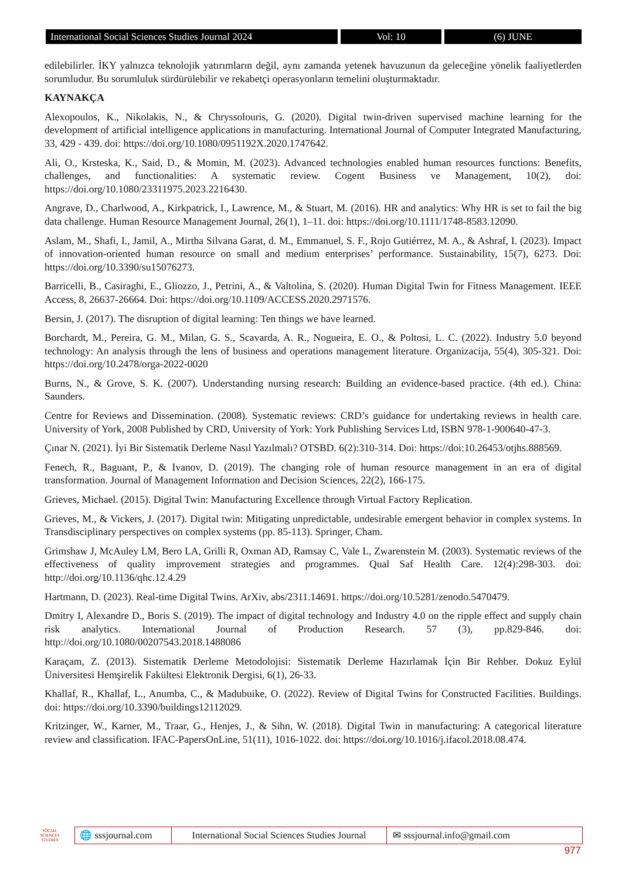International Social Sciences Studies Journal 2024
Vol: 10 (6) JUNE
edilebilirler. İKY yalnızca teknolojik yatırımların değil, aynı zamanda yetenek havuzunun da geleceğine yönelik faaliyetlerden sorumludur. Bu sorumluluk sürdürülebilir ve rekabetçi operasyonların temelini oluşturmaktadır.
KAYNAKÇA
Alexopoulos, K., Nikolakis, N., & Chryssolouris, G. (2020). Digital twin-driven supervised machine learning for the development of artificial intelligence applications in manufacturing. International Journal of Computer Integrated Manufacturing, 33, 429 - 439. doi: https://doi.org/10.1080/0951192X.2020.1747642.
Ali, O., Krsteska, K., Said, D., & Momin, M. (2023). Advanced technologies enabled human resources functions: Benefits, challenges, and functionalities: A systematic review. Cogent Business ve Management, 10(2), doi: https://doi.org/10.1080/23311975.2023.2216430.
Angrave, D., Charlwood, A., Kirkpatrick, I., Lawrence, M., & Stuart, M. (2016). HR and analytics: Why HR is set to fail the big data challenge. Human Resource Management Journal, 26(1), 1–11. doi: https://doi.org/10.1111/1748-8583.12090.
Aslam, M., Shafi, I., Jamil, A., Mirtha Silvana Garat, d. M., Emmanuel, S. F., Rojo Gutiérrez, M. A., & Ashraf, I. (2023). Impact of innovation-oriented human resource on small and medium enterprises’ performance. Sustainability, 15(7), 6273. Doi: https://doi.org/10.3390/su15076273.
Barricelli, B., Casiraghi, E., Gliozzo, J., Petrini, A., & Valtolina, S. (2020). Human Digital Twin for Fitness Management. IEEE Access, 8, 26637-26664. Doi: https://doi.org/10.1109/ACCESS.2020.2971576.
Bersin, J. (2017). The disruption of digital learning: Ten things we have learned.
Borchardt, M., Pereira, G. M., Milan, G. S., Scavarda, A. R., Nogueira, E. O., & Poltosi, L. C. (2022). Industry 5.0 beyond technology: An analysis through the lens of business and operations management literature. Organizacija, 55(4), 305-321. Doi: https://doi.org/10.2478/orga-2022-0020
Burns, N., & Grove, S. K. (2007). Understanding nursing research: Building an evidence-based practice. (4th ed.). China: Saunders.
Centre for Reviews and Dissemination. (2008). Systematic reviews: CRD’s guidance for undertaking reviews in health care. University of York, 2008 Published by CRD, University of York: York Publishing Services Ltd, ISBN 978-1-900640-47-3.
Çınar N. (2021). İyi Bir Sistematik Derleme Nasıl Yazılmalı? OTSBD. 6(2):310-314. Doi: https://doi:10.26453/otjhs.888569.
Fenech, R., Baguant, P., & Ivanov, D. (2019). The changing role of human resource management in an era of digital transformation. Journal of Management Information and Decision Sciences, 22(2), 166-175.
Grieves, Michael. (2015). Digital Twin: Manufacturing Excellence through Virtual Factory Replication.
Grieves, M., & Vickers, J. (2017). Digital twin: Mitigating unpredictable, undesirable emergent behavior in complex systems. In Transdisciplinary perspectives on complex systems (pp. 85-113). Springer, Cham.
Grimshaw J, McAuley LM, Bero LA, Grilli R, Oxman AD, Ramsay C, Vale L, Zwarenstein M. (2003). Systematic reviews of the effectiveness of quality improvement strategies and programmes. Qual Saf Health Care. 12(4):298-303. doi: http://doi.org/10.1136/qhc.12.4.29
Hartmann, D. (2023). Real-time Digital Twins. ArXiv, abs/2311.14691. https://doi.org/10.5281/zenodo.5470479.
Dmitry I, Alexandre D., Boris S. (2019). The impact of digital technology and Industry 4.0 on the ripple effect and supply chain risk analytics. International Journal of Production Research. 57 (3), pp.829-846. doi: http://doi.org/10.1080/00207543.2018.1488086
Karaçam, Z. (2013). Sistematik Derleme Metodolojisi: Sistematik Derleme Hazırlamak İçin Bir Rehber. Dokuz Eylül Üniversitesi Hemşirelik Fakültesi Elektronik Dergisi, 6(1), 26-33.
Khallaf, R., Khallaf, L., Anumba, C., & Madubuike, O. (2022). Review of Digital Twins for Constructed Facilities. Buildings. doi: https://doi.org/10.3390/buildings12112029.
Kritzinger, W., Karner, M., Traar, G., Henjes, J., & Sihn, W. (2018). Digital Twin in manufacturing: A categorical literature review and classification. IFAC-PapersOnLine, 51(11), 1016-1022. doi: https://doi.org/10.1016/j.ifacol.2018.08.474.
SOCIAL SCIENCES STUDIES
🌐 sssjournal.com
International Social Sciences Studies Journal
✉ sssjournal.info@gmail.com
977